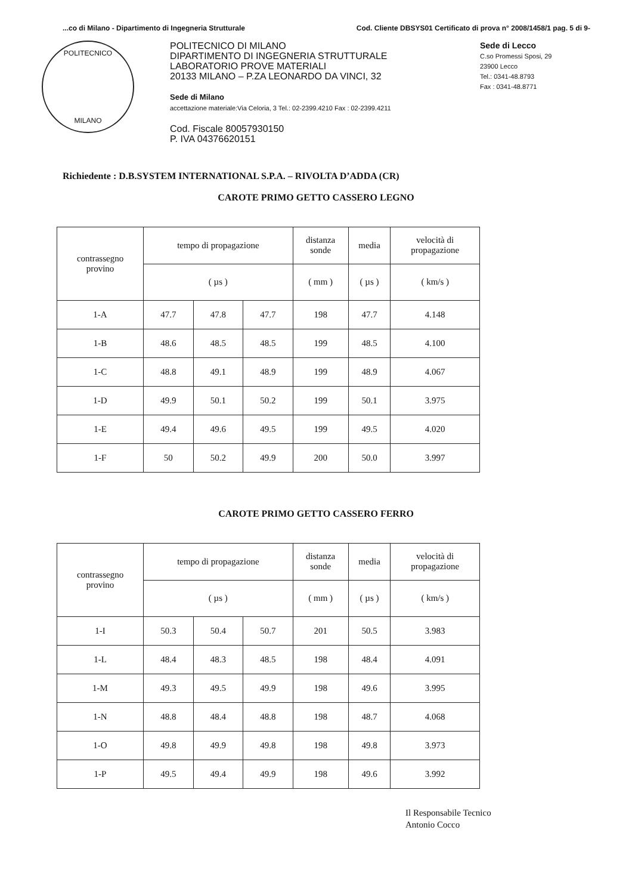...co di Milano - Dipartimento di Ingegneria Strutturale Cod. Cliente DBSYS01 Certificato di prova n° 2008/1458/1 pag. 5 di 9-
POLITECNICO
MILANO
POLITECNICO DI MILANO
DIPARTIMENTO DI INGEGNERIA STRUTTURALE
LABORATORIO PROVE MATERIALI
20133 MILANO – P.ZA LEONARDO DA VINCI, 32
Sede di Milano
accettazione materiale:Via Celoria, 3 Tel.: 02-2399.4210 Fax : 02-2399.4211
Cod. Fiscale 80057930150
P. IVA 04376620151
Sede di Lecco
C.so Promessi Sposi, 29
23900 Lecco
Tel.: 0341-48.8793
Fax : 0341-48.8771
Richiedente : D.B.SYSTEM INTERNATIONAL S.P.A. – RIVOLTA D’ADDA (CR)
CAROTE PRIMO GETTO CASSERO LEGNO
| contrassegno provino | tempo di propagazione | | | distanza sonde | media | velocità di propagazione |
| | ( µs ) | | | ( mm ) | ( µs ) | ( km/s ) |
| 1-A | 47.7 | 47.8 | 47.7 | 198 | 47.7 | 4.148 |
| 1-B | 48.6 | 48.5 | 48.5 | 199 | 48.5 | 4.100 |
| 1-C | 48.8 | 49.1 | 48.9 | 199 | 48.9 | 4.067 |
| 1-D | 49.9 | 50.1 | 50.2 | 199 | 50.1 | 3.975 |
| 1-E | 49.4 | 49.6 | 49.5 | 199 | 49.5 | 4.020 |
| 1-F | 50 | 50.2 | 49.9 | 200 | 50.0 | 3.997 |
CAROTE PRIMO GETTO CASSERO FERRO
| contrassegno provino | tempo di propagazione | | | distanza sonde | media | velocità di propagazione |
| | ( µs ) | | | ( mm ) | ( µs ) | ( km/s ) |
| 1-I | 50.3 | 50.4 | 50.7 | 201 | 50.5 | 3.983 |
| 1-L | 48.4 | 48.3 | 48.5 | 198 | 48.4 | 4.091 |
| 1-M | 49.3 | 49.5 | 49.9 | 198 | 49.6 | 3.995 |
| 1-N | 48.8 | 48.4 | 48.8 | 198 | 48.7 | 4.068 |
| 1-O | 49.8 | 49.9 | 49.8 | 198 | 49.8 | 3.973 |
| 1-P | 49.5 | 49.4 | 49.9 | 198 | 49.6 | 3.992 |
Il Responsabile Tecnico
Antonio Cocco